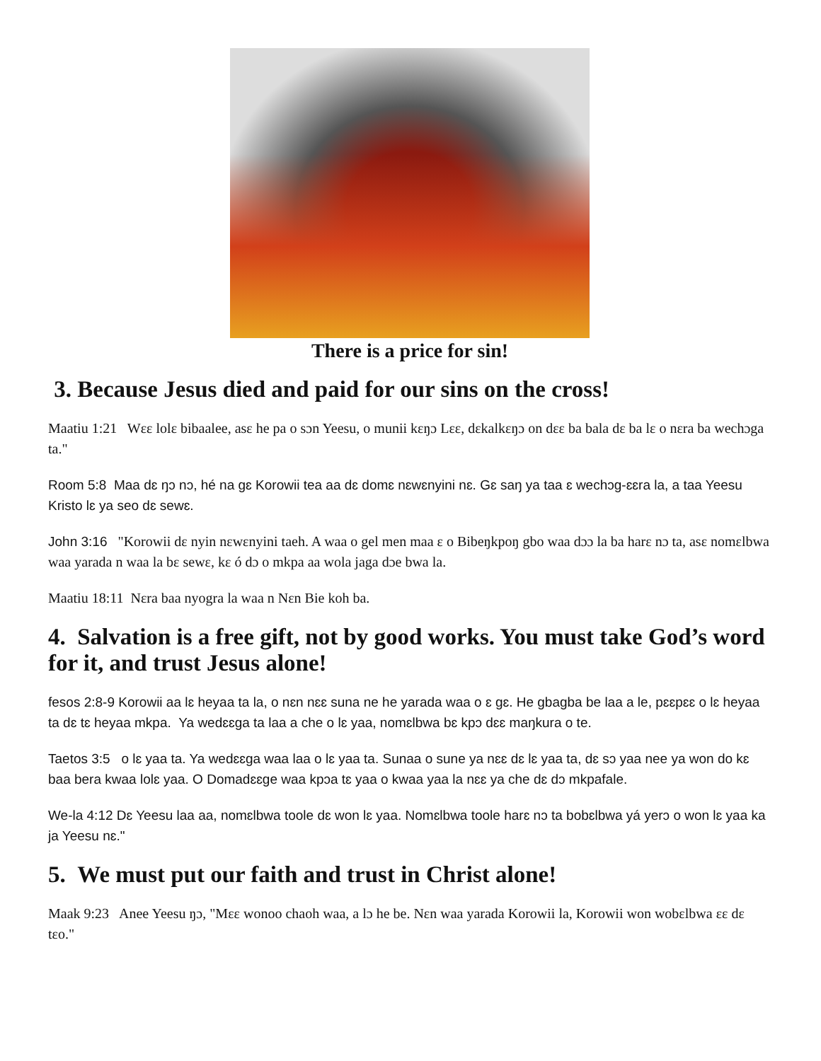There is a price for sin!
3. Because Jesus died and paid for our sins on the cross!
Maatiu 1:21 Wɛɛ lolɛ bibaalee, asɛ he pa o sɔn Yeesu, o munii kɛŋɔ Lɛɛ, dɛkalkɛŋɔ on dɛɛ ba bala dɛ ba lɛ o nɛra ba wechɔga ta."
Room 5:8 Maa dɛ ŋɔ nɔ, hé na gɛ Korowii tea aa dɛ domɛ nɛwɛnyini nɛ. Gɛ saŋ ya taa ɛ wechɔg-ɛɛra la, a taa Yeesu Kristo lɛ ya seo dɛ sewɛ.
John 3:16 "Korowii dɛ nyin nɛwɛnyini taeh. A waa o gel men maa ɛ o Bibeŋkpoŋ gbo waa dɔɔ la ba harɛ nɔ ta, asɛ nomɛlbwa waa yarada n waa la bɛ sewɛ, kɛ ó dɔ o mkpa aa wola jaga dɔe bwa la.
Maatiu 18:11 Nɛra baa nyogra la waa n Nɛn Bie koh ba.
4. Salvation is a free gift, not by good works. You must take God’s word for it, and trust Jesus alone!
fesos 2:8-9 Korowii aa lɛ heyaa ta la, o nɛn nɛɛ suna ne he yarada waa o ɛ gɛ. He gbagba be laa a le, pɛɛpɛɛ o lɛ heyaa ta dɛ tɛ heyaa mkpa. Ya wedɛɛga ta laa a che o lɛ yaa, nomɛlbwa bɛ kpɔ dɛɛ maŋkura o te.
Taetos 3:5 o lɛ yaa ta. Ya wedɛɛga waa laa o lɛ yaa ta. Sunaa o sune ya nɛɛ dɛ lɛ yaa ta, dɛ sɔ yaa nee ya won do kɛ baa bera kwaa lolɛ yaa. O Domadɛɛge waa kpɔa tɛ yaa o kwaa yaa la nɛɛ ya che dɛ dɔ mkpafale.
We-la 4:12 Dɛ Yeesu laa aa, nomɛlbwa toole dɛ won lɛ yaa. Nomɛlbwa toole harɛ nɔ ta bobɛlbwa yá yerɔ o won lɛ yaa ka ja Yeesu nɛ."
5. We must put our faith and trust in Christ alone!
Maak 9:23 Anee Yeesu ŋɔ, "Mɛɛ wonoo chaoh waa, a lɔ he be. Nɛn waa yarada Korowii la, Korowii won wobɛlbwa ɛɛ dɛ tɛo."